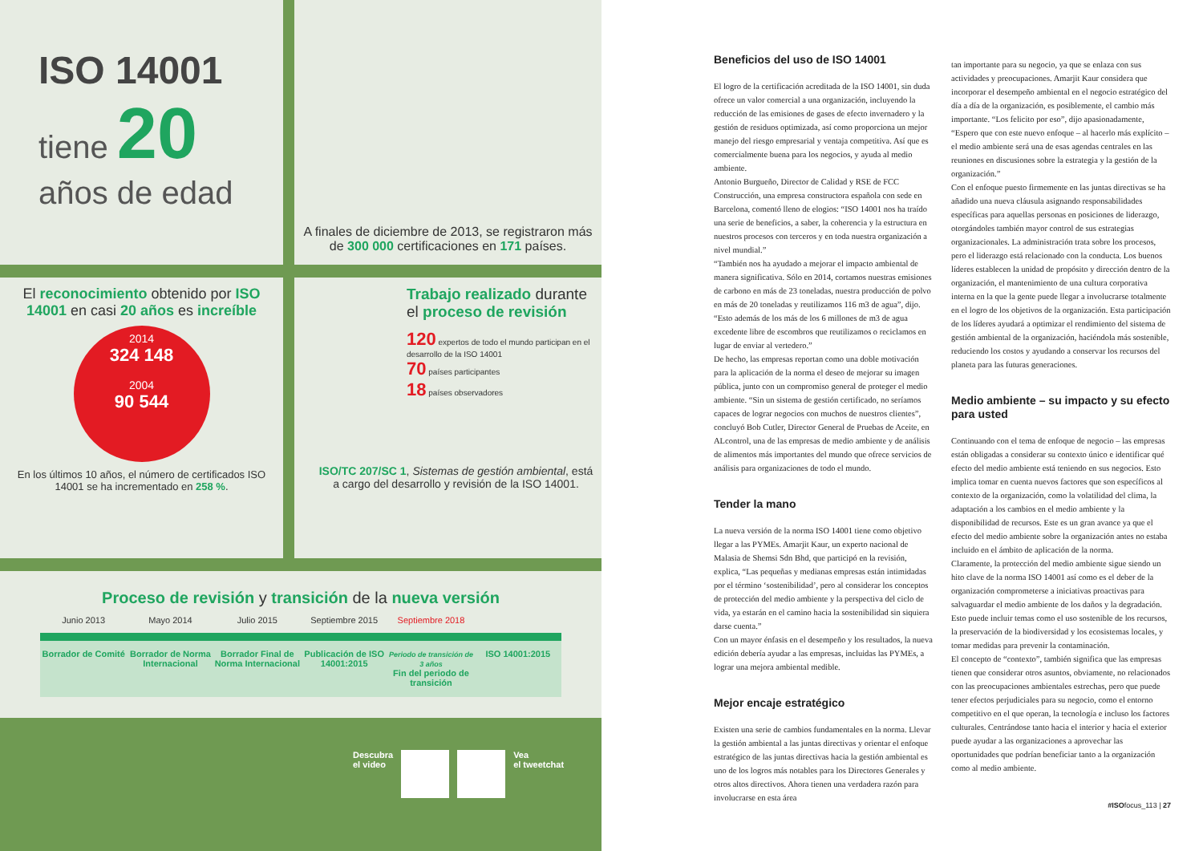ISO 14001
tiene 20
años de edad
A finales de diciembre de 2013, se registraron más de 300 000 certificaciones en 171 países.
El reconocimiento obtenido por ISO 14001 en casi 20 años es increíble
2014
324 148
2004
90 544
En los últimos 10 años, el número de certificados ISO 14001 se ha incrementado en 258 %.
Trabajo realizado durante el proceso de revisión
120 expertos de todo el mundo participan en el desarrollo de la ISO 14001
70 países participantes
18 países observadores
ISO/TC 207/SC 1, Sistemas de gestión ambiental, está a cargo del desarrollo y revisión de la ISO 14001.
Proceso de revisión y transición de la nueva versión
Junio 2013 Mayo 2014 Julio 2015 Septiembre 2015 Septiembre 2018
Borrador de Comité Borrador de Norma Internacional
Borrador Final de Norma Internacional
Publicación de ISO 14001:2015
Periodo de transición de 3 años
Fin del periodo de transición
ISO 14001:2015
Descubra
el video Vea
el tweetchat
Beneficios del uso de ISO 14001
El logro de la certificación acreditada de la ISO 14001, sin duda ofrece un valor comercial a una organización, incluyendo la reducción de las emisiones de gases de efecto invernadero y la gestión de residuos optimizada, así como proporciona un mejor manejo del riesgo empresarial y ventaja competitiva. Así que es comercialmente buena para los negocios, y ayuda al medio ambiente.
Antonio Burgueño, Director de Calidad y RSE de FCC Construcción, una empresa constructora española con sede en Barcelona, comentó lleno de elogios: “ISO 14001 nos ha traído una serie de beneficios, a saber, la coherencia y la estructura en nuestros procesos con terceros y en toda nuestra organización a nivel mundial.”
“También nos ha ayudado a mejorar el impacto ambiental de manera significativa. Sólo en 2014, cortamos nuestras emisiones de carbono en más de 23 toneladas, nuestra producción de polvo en más de 20 toneladas y reutilizamos 116 m3 de agua”, dijo. “Esto además de los más de los 6 millones de m3 de agua excedente libre de escombros que reutilizamos o reciclamos en lugar de enviar al vertedero.”
De hecho, las empresas reportan como una doble motivación para la aplicación de la norma el deseo de mejorar su imagen pública, junto con un compromiso general de proteger el medio ambiente. “Sin un sistema de gestión certificado, no seríamos capaces de lograr negocios con muchos de nuestros clientes”, concluyó Bob Cutler, Director General de Pruebas de Aceite, en ALcontrol, una de las empresas de medio ambiente y de análisis de alimentos más importantes del mundo que ofrece servicios de análisis para organizaciones de todo el mundo.
Tender la mano
La nueva versión de la norma ISO 14001 tiene como objetivo llegar a las PYMEs. Amarjit Kaur, un experto nacional de Malasia de Shemsi Sdn Bhd, que participó en la revisión, explica, “Las pequeñas y medianas empresas están intimidadas por el término ‘sostenibilidad’, pero al considerar los conceptos de protección del medio ambiente y la perspectiva del ciclo de vida, ya estarán en el camino hacia la sostenibilidad sin siquiera darse cuenta.”
Con un mayor énfasis en el desempeño y los resultados, la nueva edición debería ayudar a las empresas, incluidas las PYMEs, a lograr una mejora ambiental medible.
Mejor encaje estratégico
Existen una serie de cambios fundamentales en la norma. Llevar la gestión ambiental a las juntas directivas y orientar el enfoque estratégico de las juntas directivas hacia la gestión ambiental es uno de los logros más notables para los Directores Generales y otros altos directivos. Ahora tienen una verdadera razón para involucrarse en esta área
tan importante para su negocio, ya que se enlaza con sus actividades y preocupaciones. Amarjit Kaur considera que incorporar el desempeño ambiental en el negocio estratégico del día a día de la organización, es posiblemente, el cambio más importante. “Los felicito por eso”, dijo apasionadamente, “Espero que con este nuevo enfoque – al hacerlo más explícito – el medio ambiente será una de esas agendas centrales en las reuniones en discusiones sobre la estrategia y la gestión de la organización.”
Con el enfoque puesto firmemente en las juntas directivas se ha añadido una nueva cláusula asignando responsabilidades específicas para aquellas personas en posiciones de liderazgo, otorgándoles también mayor control de sus estrategias organizacionales. La administración trata sobre los procesos, pero el liderazgo está relacionado con la conducta. Los buenos líderes establecen la unidad de propósito y dirección dentro de la organización, el mantenimiento de una cultura corporativa interna en la que la gente puede llegar a involucrarse totalmente en el logro de los objetivos de la organización. Esta participación de los líderes ayudará a optimizar el rendimiento del sistema de gestión ambiental de la organización, haciéndola más sostenible, reduciendo los costos y ayudando a conservar los recursos del planeta para las futuras generaciones.
Medio ambiente – su impacto y su efecto para usted
Continuando con el tema de enfoque de negocio – las empresas están obligadas a considerar su contexto único e identificar qué efecto del medio ambiente está teniendo en sus negocios. Esto implica tomar en cuenta nuevos factores que son específicos al contexto de la organización, como la volatilidad del clima, la adaptación a los cambios en el medio ambiente y la disponibilidad de recursos. Este es un gran avance ya que el efecto del medio ambiente sobre la organización antes no estaba incluido en el ámbito de aplicación de la norma.
Claramente, la protección del medio ambiente sigue siendo un hito clave de la norma ISO 14001 así como es el deber de la organización comprometerse a iniciativas proactivas para salvaguardar el medio ambiente de los daños y la degradación. Esto puede incluir temas como el uso sostenible de los recursos, la preservación de la biodiversidad y los ecosistemas locales, y tomar medidas para prevenir la contaminación.
El concepto de “contexto”, también significa que las empresas tienen que considerar otros asuntos, obviamente, no relacionados con las preocupaciones ambientales estrechas, pero que puede tener efectos perjudiciales para su negocio, como el entorno competitivo en el que operan, la tecnología e incluso los factores culturales. Centrándose tanto hacia el interior y hacia el exterior puede ayudar a las organizaciones a aprovechar las oportunidades que podrían beneficiar tanto a la organización como al medio ambiente.
#ISOfocus_113 | 27